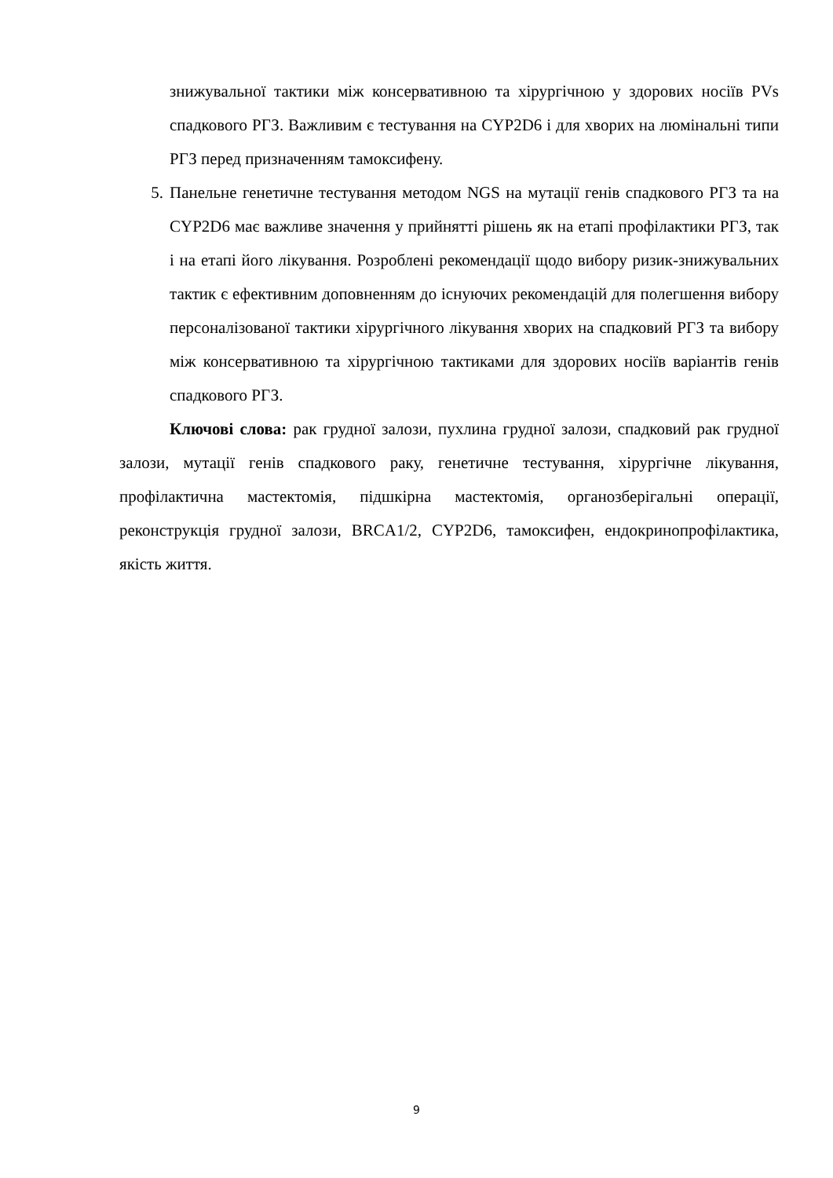знижувальної тактики між консервативною та хірургічною у здорових носіїв PVs спадкового РГЗ. Важливим є тестування на CYP2D6 і для хворих на люмінальні типи РГЗ перед призначенням тамоксифену.
5. Панельне генетичне тестування методом NGS на мутації генів спадкового РГЗ та на CYP2D6 має важливе значення у прийнятті рішень як на етапі профілактики РГЗ, так і на етапі його лікування. Розроблені рекомендації щодо вибору ризик-знижувальних тактик є ефективним доповненням до існуючих рекомендацій для полегшення вибору персоналізованої тактики хірургічного лікування хворих на спадковий РГЗ та вибору між консервативною та хірургічною тактиками для здорових носіїв варіантів генів спадкового РГЗ.
Ключові слова: рак грудної залози, пухлина грудної залози, спадковий рак грудної залози, мутації генів спадкового раку, генетичне тестування, хірургічне лікування, профілактична мастектомія, підшкірна мастектомія, органозберігальні операції, реконструкція грудної залози, BRCA1/2, CYP2D6, тамоксифен, ендокринопрофілактика, якість життя.
9